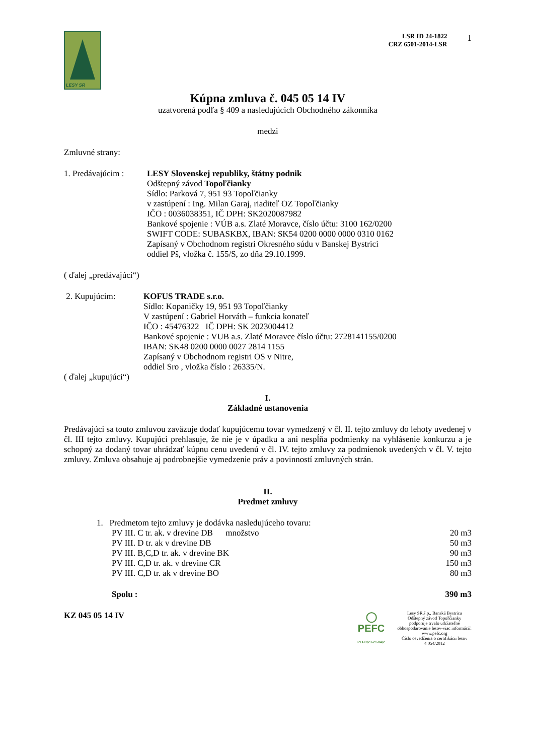LESY SR
LSR ID 24-1822
CRZ 6501-2014-LSR
1
Kúpna zmluva č. 045 05 14 IV
uzatvorená podľa § 409 a nasledujúcich Obchodného zákonníka
medzi
Zmluvné strany:
1. Predávajúcim :
LESY Slovenskej republiky, štátny podnik
Odštepný závod Topoľčianky
Sídlo: Parková 7, 951 93 Topoľčianky
v zastúpení : Ing. Milan Garaj, riaditeľ OZ Topoľčianky
IČO : 0036038351, IČ DPH: SK2020087982
Bankové spojenie : VÚB a.s. Zlaté Moravce, číslo účtu: 3100 162/0200
SWIFT CODE: SUBASKBX, IBAN: SK54 0200 0000 0000 0310 0162
Zapísaný v Obchodnom registri Okresného súdu v Banskej Bystrici
oddiel Pš, vložka č. 155/S, zo dňa 29.10.1999.
( ďalej „predávajúci“)
2. Kupujúcim: KOFUS TRADE s.r.o.
Sídlo: Kopaničky 19, 951 93 Topoľčianky
V zastúpení : Gabriel Horváth – funkcia konateľ
IČO : 45476322 IČ DPH: SK 2023004412
Bankové spojenie : VUB a.s. Zlaté Moravce číslo účtu: 2728141155/0200
IBAN: SK48 0200 0000 0027 2814 1155
Zapísaný v Obchodnom registri OS v Nitre,
oddiel Sro , vložka číslo : 26335/N.
( ďalej „kupujúci“)
I.
Základné ustanovenia
Predávajúci sa touto zmluvou zaväzuje dodať kupujúcemu tovar vymedzený v čl. II. tejto zmluvy do lehoty uvedenej v čl. III tejto zmluvy. Kupujúci prehlasuje, že nie je v úpadku a ani nespĺňa podmienky na vyhlásenie konkurzu a je schopný za dodaný tovar uhrádzať kúpnu cenu uvedenú v čl. IV. tejto zmluvy za podmienok uvedených v čl. V. tejto zmluvy. Zmluva obsahuje aj podrobnejšie vymedzenie práv a povinností zmluvných strán.
II.
Predmet zmluvy
1. Predmetom tejto zmluvy je dodávka nasledujúceho tovaru:
PV III. C tr. ak. v drevine DB množstvo 20 m3
PV III. D tr. ak v drevine DB 50 m3
PV III. B,C,D tr. ak. v drevine BK 90 m3
PV III. C,D tr. ak. v drevine CR 150 m3
PV III. C,D tr. ak v drevine BO 80 m3
Spolu : 390 m3
KZ 045 05 14 IV
◯
PEFC
PEFC/23-21-04/2
Lesy SR,š.p., Banská Bystrica
Odštepný závod Topoľčianky
podporuje trvalo udržateľné
obhospodarovanie lesov-viac informácií:
www.pefc.org
Číslo osvedčenia o certifikácii lesov
4 054/2012